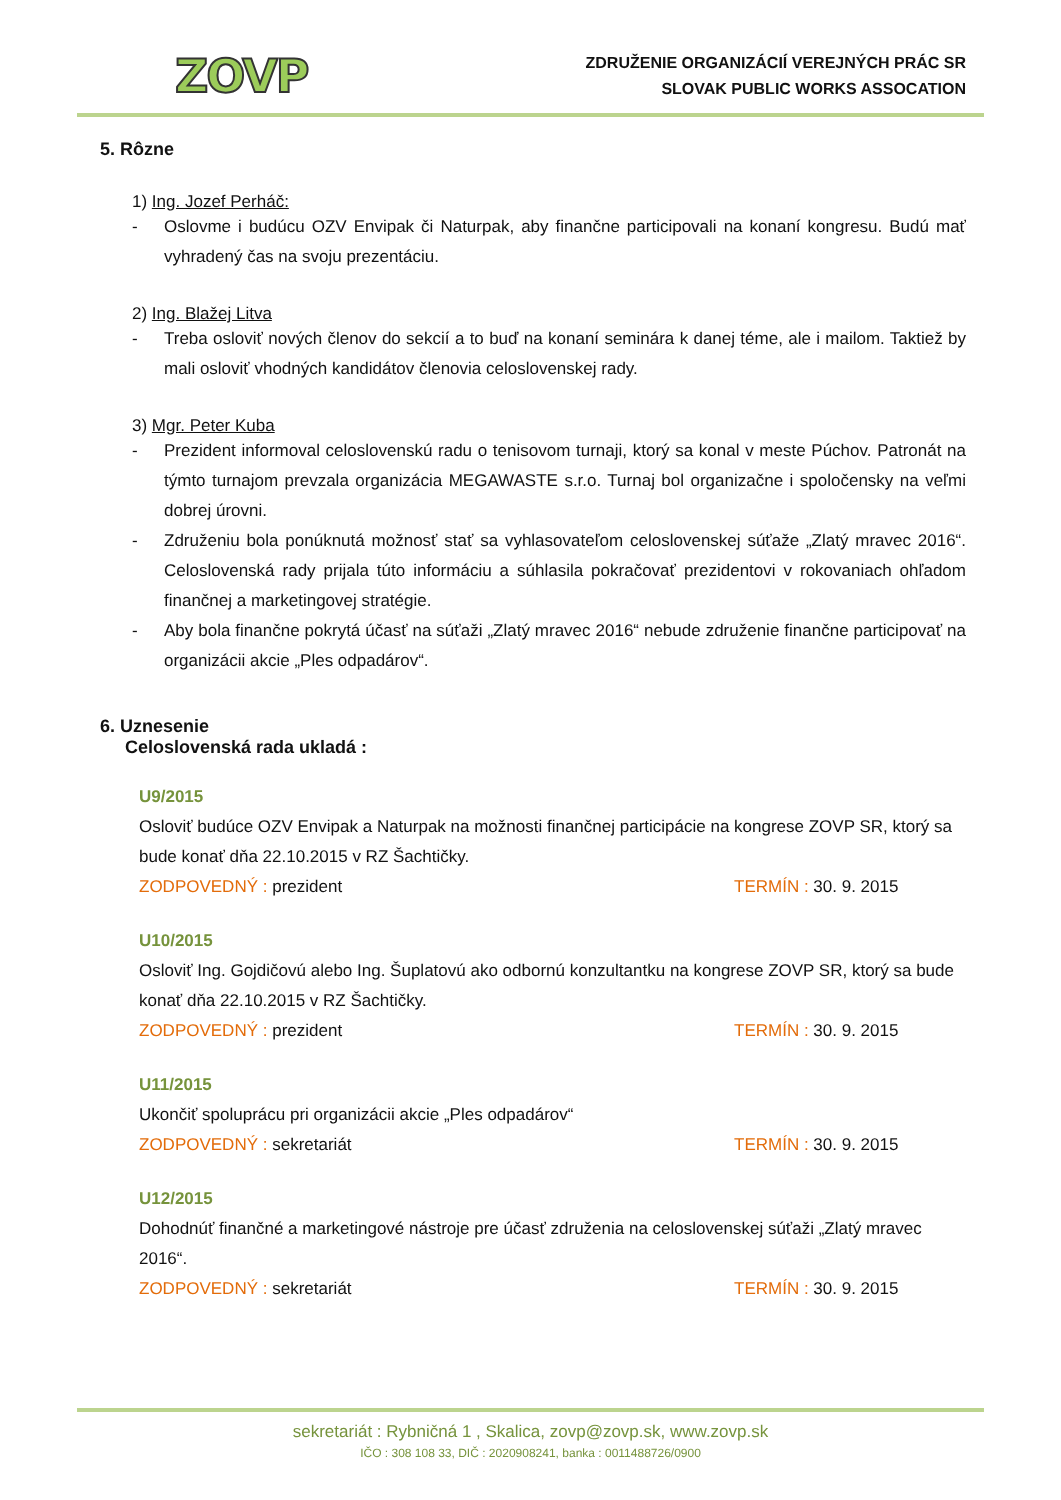ZOVP
ZDRUŽENIE ORGANIZÁCIÍ VEREJNÝCH PRÁC SR
SLOVAK PUBLIC WORKS ASSOCATION
5. Rôzne
1) Ing. Jozef Perháč:
- Oslovme i budúcu OZV Envipak či Naturpak, aby finančne participovali na konaní kongresu. Budú mať vyhradený čas na svoju prezentáciu.
2) Ing. Blažej Litva
- Treba osloviť nových členov do sekcií a to buď na konaní seminára k danej téme, ale i mailom. Taktiež by mali osloviť vhodných kandidátov členovia celoslovenskej rady.
3) Mgr. Peter Kuba
- Prezident informoval celoslovenskú radu o tenisovom turnaji, ktorý sa konal v meste Púchov. Patronát na týmto turnajom prevzala organizácia MEGAWASTE s.r.o. Turnaj bol organizačne i spoločensky na veľmi dobrej úrovni.
- Združeniu bola ponúknutá možnosť stať sa vyhlasovateľom celoslovenskej súťaže „Zlatý mravec 2016“. Celoslovenská rady prijala túto informáciu a súhlasila pokračovať prezidentovi v rokovaniach ohľadom finančnej a marketingovej stratégie.
- Aby bola finančne pokrytá účasť na súťaži „Zlatý mravec 2016“ nebude združenie finančne participovať na organizácii akcie „Ples odpadárov“.
6. Uznesenie
Celoslovenská rada ukladá :
U9/2015
Osloviť budúce OZV Envipak a Naturpak na možnosti finančnej participácie na kongrese ZOVP SR, ktorý sa bude konať dňa 22.10.2015 v RZ Šachtičky.
ZODPOVEDNÝ : prezident TERMÍN : 30. 9. 2015
U10/2015
Osloviť Ing. Gojdičovú alebo Ing. Šuplatovú ako odbornú konzultantku na kongrese ZOVP SR, ktorý sa bude konať dňa 22.10.2015 v RZ Šachtičky.
ZODPOVEDNÝ : prezident TERMÍN : 30. 9. 2015
U11/2015
Ukončiť spoluprácu pri organizácii akcie „Ples odpadárov“
ZODPOVEDNÝ : sekretariát TERMÍN : 30. 9. 2015
U12/2015
Dohodnúť finančné a marketingové nástroje pre účasť združenia na celoslovenskej súťaži „Zlatý mravec 2016“.
ZODPOVEDNÝ : sekretariát TERMÍN : 30. 9. 2015
sekretariát : Rybničná 1 , Skalica, zovp@zovp.sk, www.zovp.sk
IČO : 308 108 33, DIČ : 2020908241, banka : 0011488726/0900